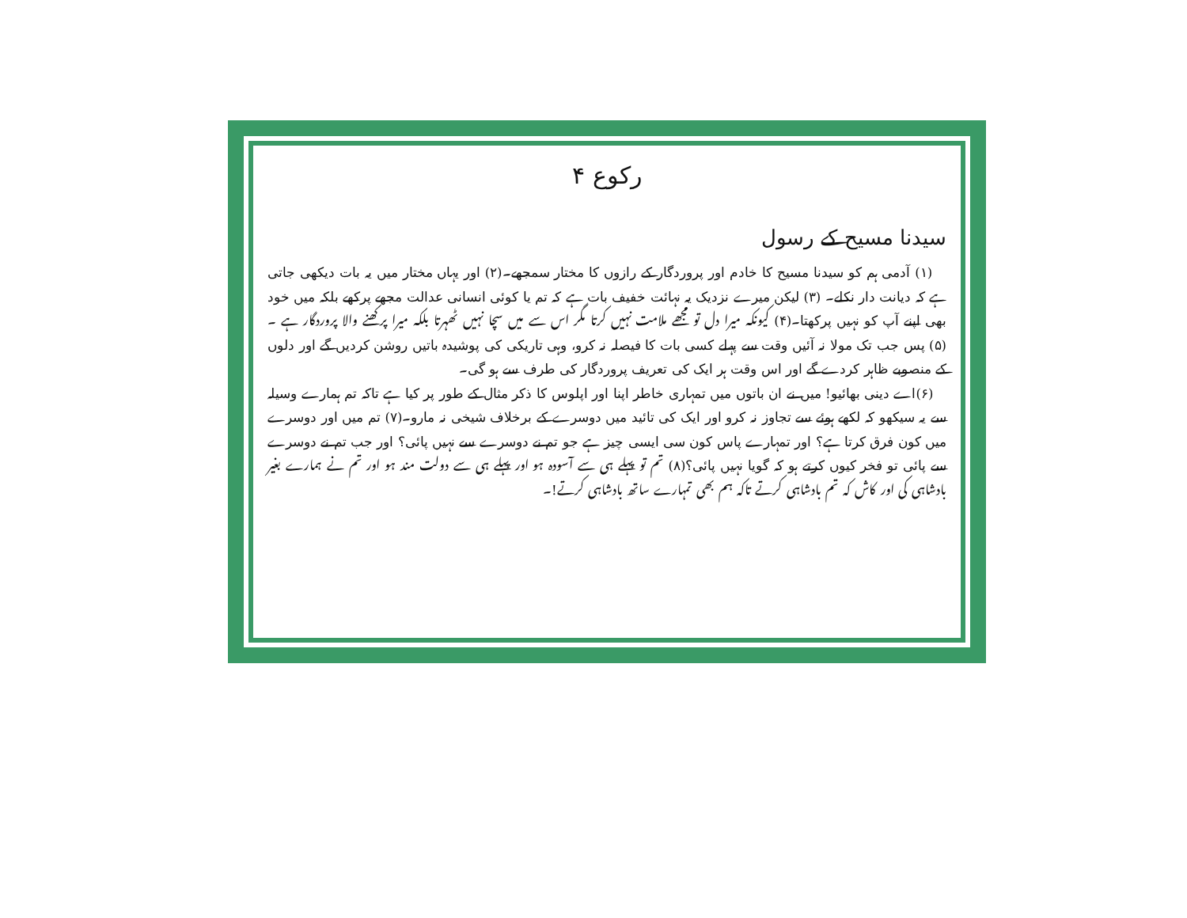رکوع ۴
سیدنا مسیح کے رسول
(۱) آدمی ہم کو سیدنا مسیح کا خادم اور پروردگار کے رازوں کا مختار سمجھے۔(۲) اور یہاں مختار میں یہ بات دیکھی جاتی ہے کہ دیانت دار نکلے۔ (۳) لیکن میرے نزدیک یہ نہائت خفیف بات ہے کہ تم یا کوئی انسانی عدالت مجھے پرکھے بلکہ میں خود بھی اپنے آپ کو نہیں پرکھتا۔(۴) کیونکہ میرا دل تو مجھے ملامت نہیں کرتا مگر اس سے میں سچا نہیں ٹھہرتا بلکہ میرا پرکھنے والا پروردگار ہے ۔ (۵) پس جب تک مولا نہ آئیں وقت سے پہلے کسی بات کا فیصلہ نہ کرو، وہی تاریکی کی پوشیدہ باتیں روشن کردیں گے اور دلوں کے منصوبے ظاہر کردے گے اور اس وقت ہر ایک کی تعریف پروردگار کی طرف سے ہو گی۔
(۶)اے دینی بھائیو! میں نے ان باتوں میں تمہاری خاطر اپنا اور اپلوس کا ذکر مثال کے طور پر کیا ہے تاکہ تم ہمارے وسیلہ سے یہ سیکھو کہ لکھے ہوئے سے تجاوز نہ کرو اور ایک کی تائید میں دوسرے کے برخلاف شیخی نہ مارو۔(۷) تم میں اور دوسرے میں کون فرق کرتا ہے؟ اور تمہارے پاس کون سی ایسی چیز ہے جو تم نے دوسرے سے نہیں پائی؟ اور جب تم نے دوسرے سے پائی تو فخر کیوں کرتے ہو کہ گویا نہیں پائی؟(۸) تم تو پہلے ہی سے آسودہ ہو اور پہلے ہی سے دولت مند ہو اور تم نے ہمارے بغیر بادشاہی کی اور کاش کہ تم بادشاہی کرتے تاکہ ہم بھی تمہارے ساتھ بادشاہی کرتے!۔